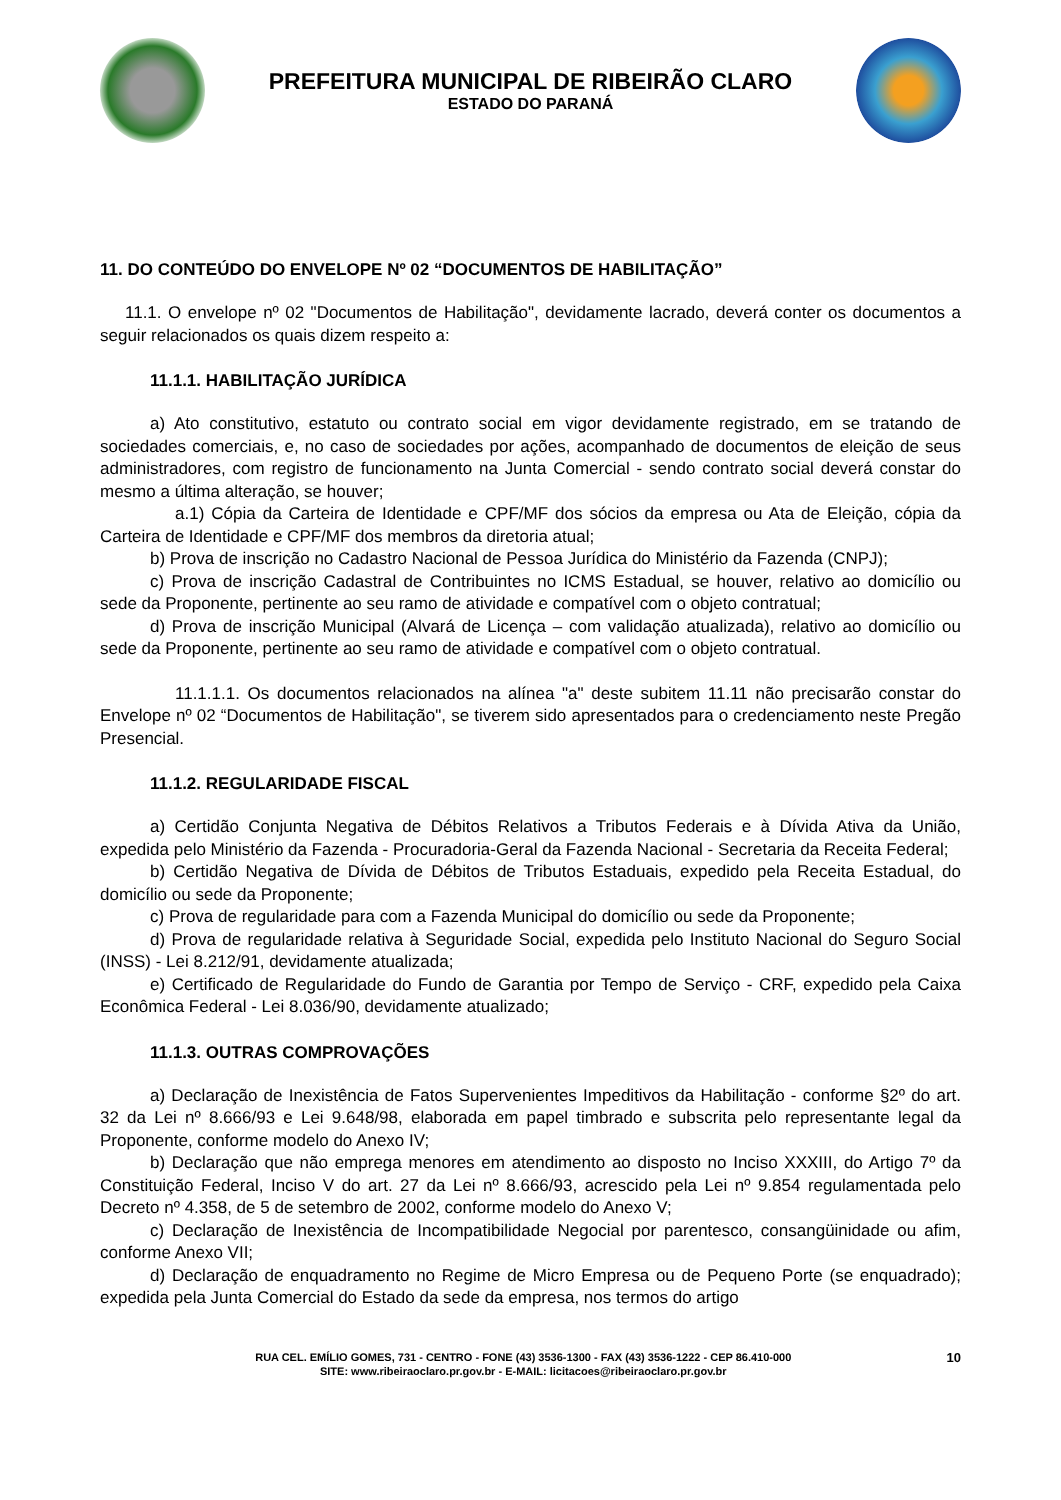PREFEITURA MUNICIPAL DE RIBEIRÃO CLARO
ESTADO DO PARANÁ
11. DO CONTEÚDO DO ENVELOPE Nº 02 “DOCUMENTOS DE HABILITAÇÃO”
11.1. O envelope nº 02 "Documentos de Habilitação", devidamente lacrado, deverá conter os documentos a seguir relacionados os quais dizem respeito a:
11.1.1. HABILITAÇÃO JURÍDICA
a) Ato constitutivo, estatuto ou contrato social em vigor devidamente registrado, em se tratando de sociedades comerciais, e, no caso de sociedades por ações, acompanhado de documentos de eleição de seus administradores, com registro de funcionamento na Junta Comercial - sendo contrato social deverá constar do mesmo a última alteração, se houver;
a.1) Cópia da Carteira de Identidade e CPF/MF dos sócios da empresa ou Ata de Eleição, cópia da Carteira de Identidade e CPF/MF dos membros da diretoria atual;
b) Prova de inscrição no Cadastro Nacional de Pessoa Jurídica do Ministério da Fazenda (CNPJ);
c) Prova de inscrição Cadastral de Contribuintes no ICMS Estadual, se houver, relativo ao domicílio ou sede da Proponente, pertinente ao seu ramo de atividade e compatível com o objeto contratual;
d) Prova de inscrição Municipal (Alvará de Licença – com validação atualizada), relativo ao domicílio ou sede da Proponente, pertinente ao seu ramo de atividade e compatível com o objeto contratual.
11.1.1.1. Os documentos relacionados na alínea "a" deste subitem 11.11 não precisarão constar do Envelope nº 02 “Documentos de Habilitação", se tiverem sido apresentados para o credenciamento neste Pregão Presencial.
11.1.2. REGULARIDADE FISCAL
a) Certidão Conjunta Negativa de Débitos Relativos a Tributos Federais e à Dívida Ativa da União, expedida pelo Ministério da Fazenda - Procuradoria-Geral da Fazenda Nacional - Secretaria da Receita Federal;
b) Certidão Negativa de Dívida de Débitos de Tributos Estaduais, expedido pela Receita Estadual, do domicílio ou sede da Proponente;
c) Prova de regularidade para com a Fazenda Municipal do domicílio ou sede da Proponente;
d) Prova de regularidade relativa à Seguridade Social, expedida pelo Instituto Nacional do Seguro Social (INSS) - Lei 8.212/91, devidamente atualizada;
e) Certificado de Regularidade do Fundo de Garantia por Tempo de Serviço - CRF, expedido pela Caixa Econômica Federal - Lei 8.036/90, devidamente atualizado;
11.1.3. OUTRAS COMPROVAÇÕES
a) Declaração de Inexistência de Fatos Supervenientes Impeditivos da Habilitação - conforme §2º do art. 32 da Lei nº 8.666/93 e Lei 9.648/98, elaborada em papel timbrado e subscrita pelo representante legal da Proponente, conforme modelo do Anexo IV;
b) Declaração que não emprega menores em atendimento ao disposto no Inciso XXXIII, do Artigo 7º da Constituição Federal, Inciso V do art. 27 da Lei nº 8.666/93, acrescido pela Lei nº 9.854 regulamentada pelo Decreto nº 4.358, de 5 de setembro de 2002, conforme modelo do Anexo V;
c) Declaração de Inexistência de Incompatibilidade Negocial por parentesco, consangüinidade ou afim, conforme Anexo VII;
d) Declaração de enquadramento no Regime de Micro Empresa ou de Pequeno Porte (se enquadrado); expedida pela Junta Comercial do Estado da sede da empresa, nos termos do artigo
RUA CEL. EMÍLIO GOMES, 731 - CENTRO - FONE (43) 3536-1300 - FAX (43) 3536-1222 - CEP 86.410-000
SITE: www.ribeiraoclaro.pr.gov.br - E-MAIL: licitacoes@ribeiraoclaro.pr.gov.br
10